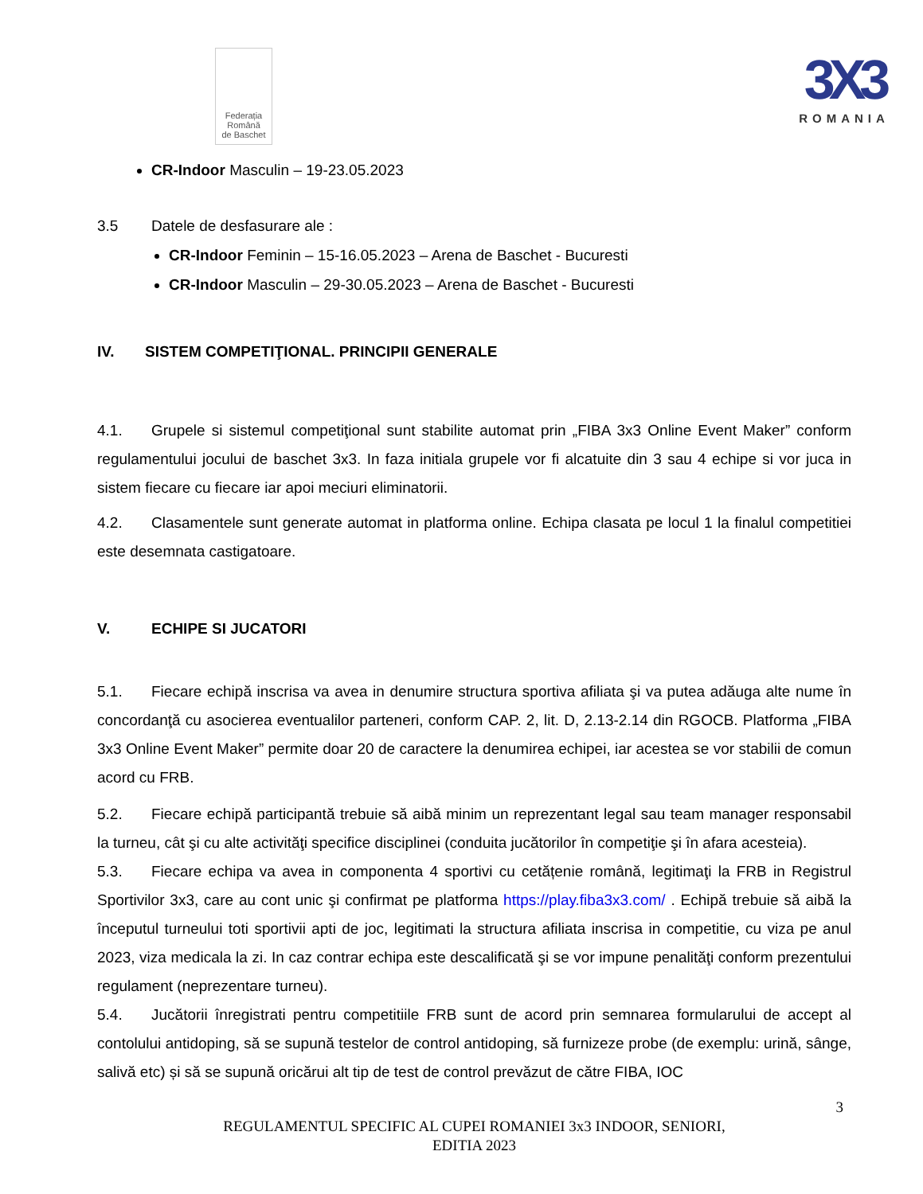Federația
Română
de Baschet
3X3
ROMANIA
CR-Indoor Masculin – 19-23.05.2023
3.5 Datele de desfasurare ale :
CR-Indoor Feminin – 15-16.05.2023 – Arena de Baschet - Bucuresti
CR-Indoor Masculin – 29-30.05.2023 – Arena de Baschet - Bucuresti
IV. SISTEM COMPETIŢIONAL. PRINCIPII GENERALE
4.1. Grupele si sistemul competiţional sunt stabilite automat prin „FIBA 3x3 Online Event Maker” conform regulamentului jocului de baschet 3x3. In faza initiala grupele vor fi alcatuite din 3 sau 4 echipe si vor juca in sistem fiecare cu fiecare iar apoi meciuri eliminatorii.
4.2. Clasamentele sunt generate automat in platforma online. Echipa clasata pe locul 1 la finalul competitiei este desemnata castigatoare.
V. ECHIPE SI JUCATORI
5.1. Fiecare echipă inscrisa va avea in denumire structura sportiva afiliata şi va putea adăuga alte nume în concordanţă cu asocierea eventualilor parteneri, conform CAP. 2, lit. D, 2.13-2.14 din RGOCB. Platforma „FIBA 3x3 Online Event Maker” permite doar 20 de caractere la denumirea echipei, iar acestea se vor stabilii de comun acord cu FRB.
5.2. Fiecare echipă participantă trebuie să aibă minim un reprezentant legal sau team manager responsabil la turneu, cât şi cu alte activităţi specifice disciplinei (conduita jucătorilor în competiţie şi în afara acesteia).
5.3. Fiecare echipa va avea in componenta 4 sportivi cu cetățenie română, legitimaţi la FRB in Registrul Sportivilor 3x3, care au cont unic şi confirmat pe platforma https://play.fiba3x3.com/ . Echipă trebuie să aibă la începutul turneului toti sportivii apti de joc, legitimati la structura afiliata inscrisa in competitie, cu viza pe anul 2023, viza medicala la zi. In caz contrar echipa este descalificată şi se vor impune penalităţi conform prezentului regulament (neprezentare turneu).
5.4. Jucătorii înregistrati pentru competitiile FRB sunt de acord prin semnarea formularului de accept al contolului antidoping, să se supună testelor de control antidoping, să furnizeze probe (de exemplu: urină, sânge, salivă etc) și să se supună oricărui alt tip de test de control prevăzut de către FIBA, IOC
3
REGULAMENTUL SPECIFIC AL CUPEI ROMANIEI 3x3 INDOOR, SENIORI,
EDITIA 2023